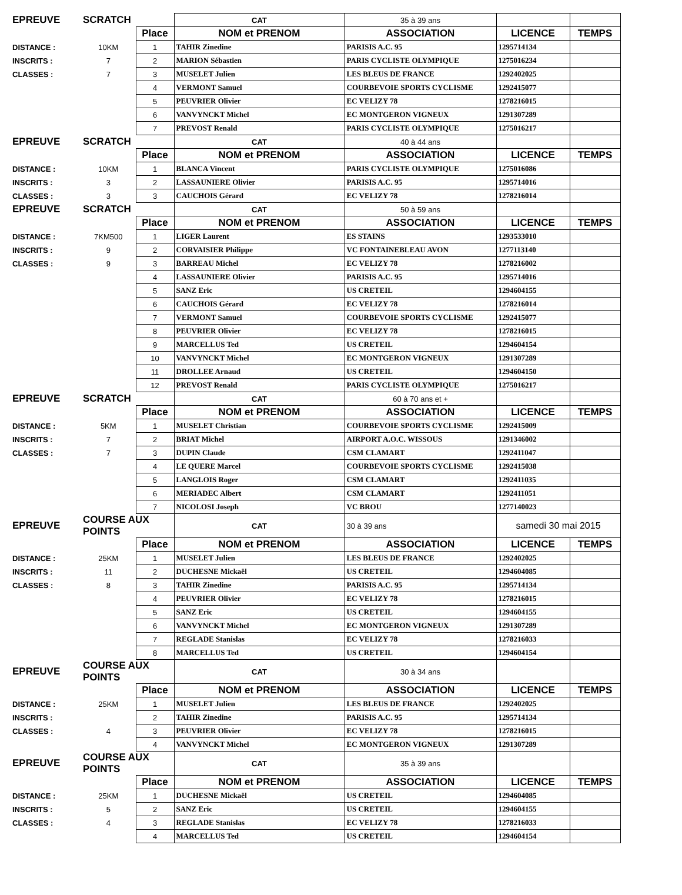| EPREUVE | SCRATCH | | CAT | 35 à 39 ans | | |
| | | Place | NOM et PRENOM | ASSOCIATION | LICENCE | TEMPS |
| DISTANCE : | 10KM | 1 | TAHIR Zinedine | PARISIS A.C. 95 | 1295714134 | |
| INSCRITS : | 7 | 2 | MARION Sébastien | PARIS CYCLISTE OLYMPIQUE | 1275016234 | |
| CLASSES : | 7 | 3 | MUSELET Julien | LES BLEUS DE FRANCE | 1292402025 | |
| | | 4 | VERMONT Samuel | COURBEVOIE SPORTS CYCLISME | 1292415077 | |
| | | 5 | PEUVRIER Olivier | EC VELIZY 78 | 1278216015 | |
| | | 6 | VANVYNCKT Michel | EC MONTGERON VIGNEUX | 1291307289 | |
| | | 7 | PREVOST Renald | PARIS CYCLISTE OLYMPIQUE | 1275016217 | |
| EPREUVE | SCRATCH | | CAT | 40 à 44 ans | | |
| | | Place | NOM et PRENOM | ASSOCIATION | LICENCE | TEMPS |
| DISTANCE : | 10KM | 1 | BLANCA Vincent | PARIS CYCLISTE OLYMPIQUE | 1275016086 | |
| INSCRITS : | 3 | 2 | LASSAUNIERE Olivier | PARISIS A.C. 95 | 1295714016 | |
| CLASSES : | 3 | 3 | CAUCHOIS Gérard | EC VELIZY 78 | 1278216014 | |
| EPREUVE | SCRATCH | | CAT | 50 à 59 ans | | |
| | | Place | NOM et PRENOM | ASSOCIATION | LICENCE | TEMPS |
| DISTANCE : | 7KM500 | 1 | LIGER Laurent | ES STAINS | 1293533010 | |
| INSCRITS : | 9 | 2 | CORVAISIER Philippe | VC FONTAINEBLEAU AVON | 1277113140 | |
| CLASSES : | 9 | 3 | BARREAU Michel | EC VELIZY 78 | 1278216002 | |
| | | 4 | LASSAUNIERE Olivier | PARISIS A.C. 95 | 1295714016 | |
| | | 5 | SANZ Eric | US CRETEIL | 1294604155 | |
| | | 6 | CAUCHOIS Gérard | EC VELIZY 78 | 1278216014 | |
| | | 7 | VERMONT Samuel | COURBEVOIE SPORTS CYCLISME | 1292415077 | |
| | | 8 | PEUVRIER Olivier | EC VELIZY 78 | 1278216015 | |
| | | 9 | MARCELLUS Ted | US CRETEIL | 1294604154 | |
| | | 10 | VANVYNCKT Michel | EC MONTGERON VIGNEUX | 1291307289 | |
| | | 11 | DROLLEE Arnaud | US CRETEIL | 1294604150 | |
| | | 12 | PREVOST Renald | PARIS CYCLISTE OLYMPIQUE | 1275016217 | |
| EPREUVE | SCRATCH | | CAT | 60 à 70 ans et + | | |
| | | Place | NOM et PRENOM | ASSOCIATION | LICENCE | TEMPS |
| DISTANCE : | 5KM | 1 | MUSELET Christian | COURBEVOIE SPORTS CYCLISME | 1292415009 | |
| INSCRITS : | 7 | 2 | BRIAT Michel | AIRPORT A.O.C. WISSOUS | 1291346002 | |
| CLASSES : | 7 | 3 | DUPIN Claude | CSM CLAMART | 1292411047 | |
| | | 4 | LE QUERE Marcel | COURBEVOIE SPORTS CYCLISME | 1292415038 | |
| | | 5 | LANGLOIS Roger | CSM CLAMART | 1292411035 | |
| | | 6 | MERIADEC Albert | CSM CLAMART | 1292411051 | |
| | | 7 | NICOLOSI Joseph | VC BROU | 1277140023 | |
| EPREUVE | COURSE AUX POINTS | | CAT | 30 à 39 ans | samedi 30 mai 2015 | |
| | | Place | NOM et PRENOM | ASSOCIATION | LICENCE | TEMPS |
| DISTANCE : | 25KM | 1 | MUSELET Julien | LES BLEUS DE FRANCE | 1292402025 | |
| INSCRITS : | 11 | 2 | DUCHESNE Mickaël | US CRETEIL | 1294604085 | |
| CLASSES : | 8 | 3 | TAHIR Zinedine | PARISIS A.C. 95 | 1295714134 | |
| | | 4 | PEUVRIER Olivier | EC VELIZY 78 | 1278216015 | |
| | | 5 | SANZ Eric | US CRETEIL | 1294604155 | |
| | | 6 | VANVYNCKT Michel | EC MONTGERON VIGNEUX | 1291307289 | |
| | | 7 | REGLADE Stanislas | EC VELIZY 78 | 1278216033 | |
| | | 8 | MARCELLUS Ted | US CRETEIL | 1294604154 | |
| EPREUVE | COURSE AUX POINTS | | CAT | 30 à 34 ans | | |
| | | Place | NOM et PRENOM | ASSOCIATION | LICENCE | TEMPS |
| DISTANCE : | 25KM | 1 | MUSELET Julien | LES BLEUS DE FRANCE | 1292402025 | |
| INSCRITS : | | 2 | TAHIR Zinedine | PARISIS A.C. 95 | 1295714134 | |
| CLASSES : | 4 | 3 | PEUVRIER Olivier | EC VELIZY 78 | 1278216015 | |
| | | 4 | VANVYNCKT Michel | EC MONTGERON VIGNEUX | 1291307289 | |
| EPREUVE | COURSE AUX POINTS | | CAT | 35 à 39 ans | | |
| | | Place | NOM et PRENOM | ASSOCIATION | LICENCE | TEMPS |
| DISTANCE : | 25KM | 1 | DUCHESNE Mickaël | US CRETEIL | 1294604085 | |
| INSCRITS : | 5 | 2 | SANZ Eric | US CRETEIL | 1294604155 | |
| CLASSES : | 4 | 3 | REGLADE Stanislas | EC VELIZY 78 | 1278216033 | |
| | | 4 | MARCELLUS Ted | US CRETEIL | 1294604154 | |